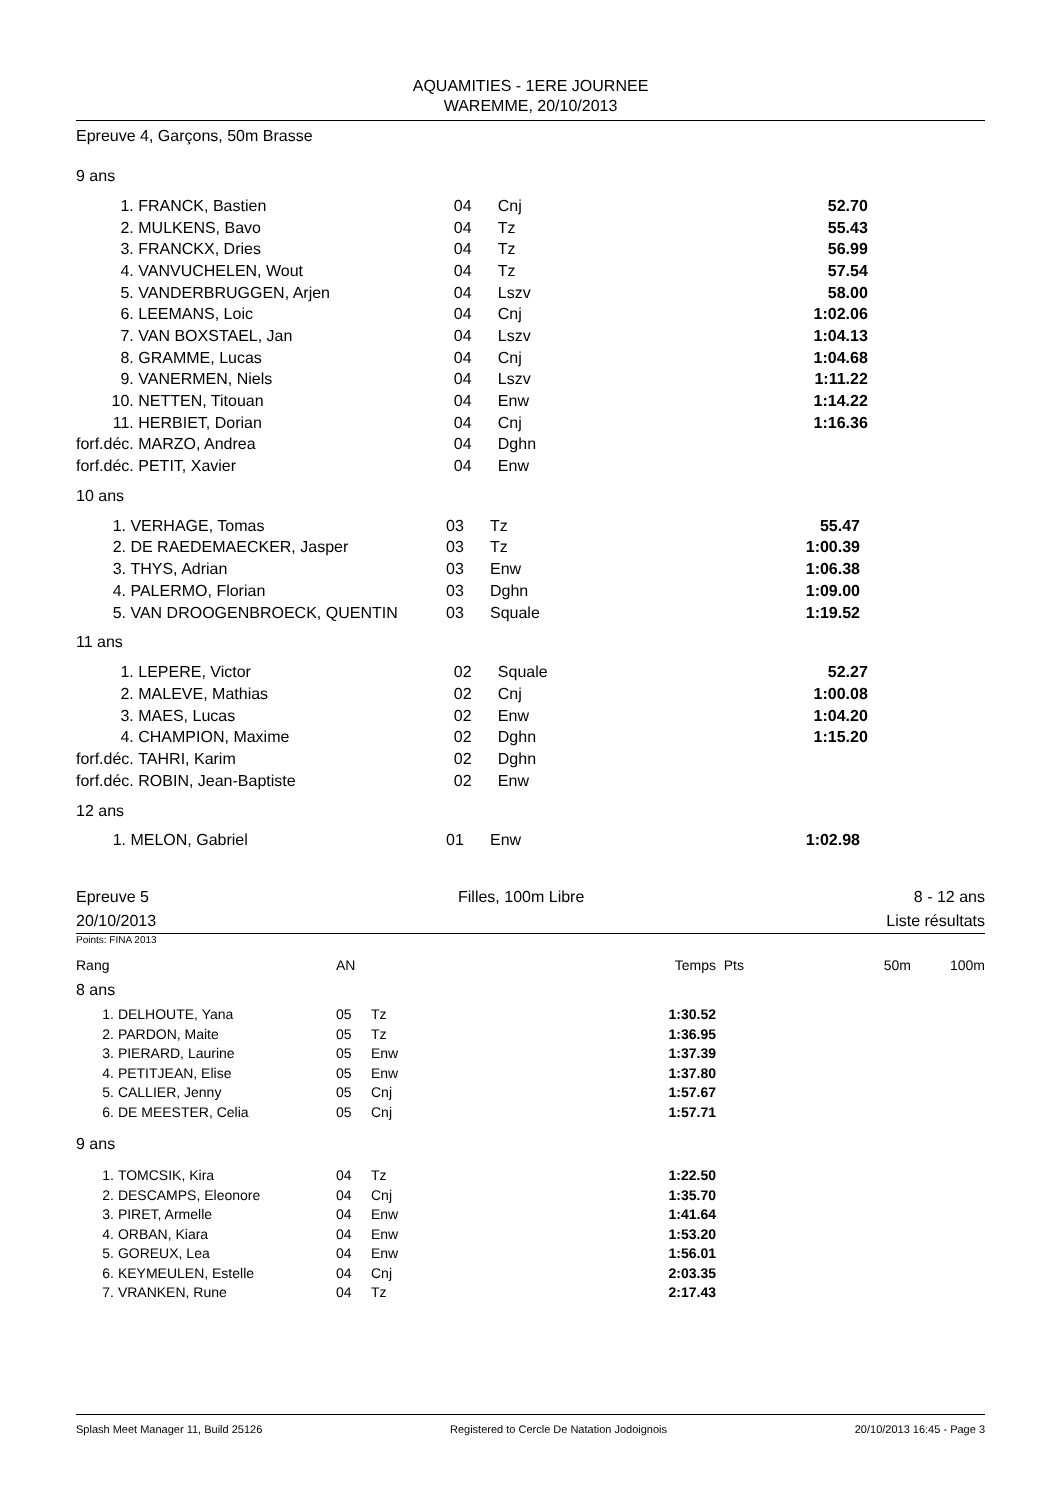AQUAMITIES - 1ERE JOURNEE
WAREMME, 20/10/2013
Epreuve 4, Garçons, 50m Brasse
9 ans
| 1. | FRANCK, Bastien | 04 | Cnj | 52.70 |
| 2. | MULKENS, Bavo | 04 | Tz | 55.43 |
| 3. | FRANCKX, Dries | 04 | Tz | 56.99 |
| 4. | VANVUCHELEN, Wout | 04 | Tz | 57.54 |
| 5. | VANDERBRUGGEN, Arjen | 04 | Lszv | 58.00 |
| 6. | LEEMANS, Loic | 04 | Cnj | 1:02.06 |
| 7. | VAN BOXSTAEL, Jan | 04 | Lszv | 1:04.13 |
| 8. | GRAMME, Lucas | 04 | Cnj | 1:04.68 |
| 9. | VANERMEN, Niels | 04 | Lszv | 1:11.22 |
| 10. | NETTEN, Titouan | 04 | Enw | 1:14.22 |
| 11. | HERBIET, Dorian | 04 | Cnj | 1:16.36 |
| forf.déc. | MARZO, Andrea | 04 | Dghn | |
| forf.déc. | PETIT, Xavier | 04 | Enw | |
10 ans
| 1. | VERHAGE, Tomas | 03 | Tz | 55.47 |
| 2. | DE RAEDEMAECKER, Jasper | 03 | Tz | 1:00.39 |
| 3. | THYS, Adrian | 03 | Enw | 1:06.38 |
| 4. | PALERMO, Florian | 03 | Dghn | 1:09.00 |
| 5. | VAN DROOGENBROECK, QUENTIN | 03 | Squale | 1:19.52 |
11 ans
| 1. | LEPERE, Victor | 02 | Squale | 52.27 |
| 2. | MALEVE, Mathias | 02 | Cnj | 1:00.08 |
| 3. | MAES, Lucas | 02 | Enw | 1:04.20 |
| 4. | CHAMPION, Maxime | 02 | Dghn | 1:15.20 |
| forf.déc. | TAHRI, Karim | 02 | Dghn | |
| forf.déc. | ROBIN, Jean-Baptiste | 02 | Enw | |
12 ans
| 1. | MELON, Gabriel | 01 | Enw | 1:02.98 |
Epreuve 5
20/10/2013
Filles, 100m Libre 8 - 12 ans
Liste résultats
Points: FINA 2013
| Rang | | AN | | Temps | Pts | 50m | 100m |
| --- | --- | --- | --- | --- | --- | --- | --- |
| 8 ans | | | | | | | |
| 1. | DELHOUTE, Yana | 05 | Tz | 1:30.52 | | | |
| 2. | PARDON, Maite | 05 | Tz | 1:36.95 | | | |
| 3. | PIERARD, Laurine | 05 | Enw | 1:37.39 | | | |
| 4. | PETITJEAN, Elise | 05 | Enw | 1:37.80 | | | |
| 5. | CALLIER, Jenny | 05 | Cnj | 1:57.67 | | | |
| 6. | DE MEESTER, Celia | 05 | Cnj | 1:57.71 | | | |
| 9 ans | | | | | | | |
| 1. | TOMCSIK, Kira | 04 | Tz | 1:22.50 | | | |
| 2. | DESCAMPS, Eleonore | 04 | Cnj | 1:35.70 | | | |
| 3. | PIRET, Armelle | 04 | Enw | 1:41.64 | | | |
| 4. | ORBAN, Kiara | 04 | Enw | 1:53.20 | | | |
| 5. | GOREUX, Lea | 04 | Enw | 1:56.01 | | | |
| 6. | KEYMEULEN, Estelle | 04 | Cnj | 2:03.35 | | | |
| 7. | VRANKEN, Rune | 04 | Tz | 2:17.43 | | | |
Splash Meet Manager 11, Build 25126 Registered to Cercle De Natation Jodoignois 20/10/2013 16:45 - Page 3